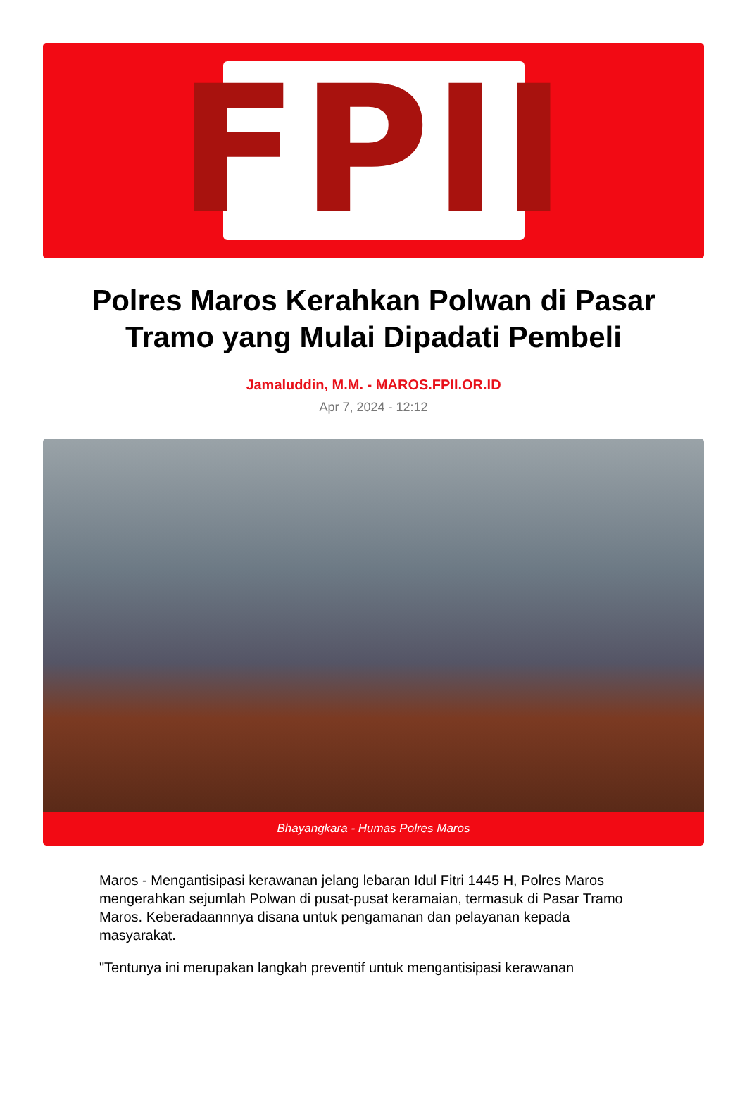FPII
Polres Maros Kerahkan Polwan di Pasar Tramo yang Mulai Dipadati Pembeli
Jamaluddin, M.M. - MAROS.FPII.OR.ID
Apr 7, 2024 - 12:12
Bhayangkara - Humas Polres Maros
Maros - Mengantisipasi kerawanan jelang lebaran Idul Fitri 1445 H, Polres Maros mengerahkan sejumlah Polwan di pusat-pusat keramaian, termasuk di Pasar Tramo Maros. Keberadaannnya disana untuk pengamanan dan pelayanan kepada masyarakat.
"Tentunya ini merupakan langkah preventif untuk mengantisipasi kerawanan